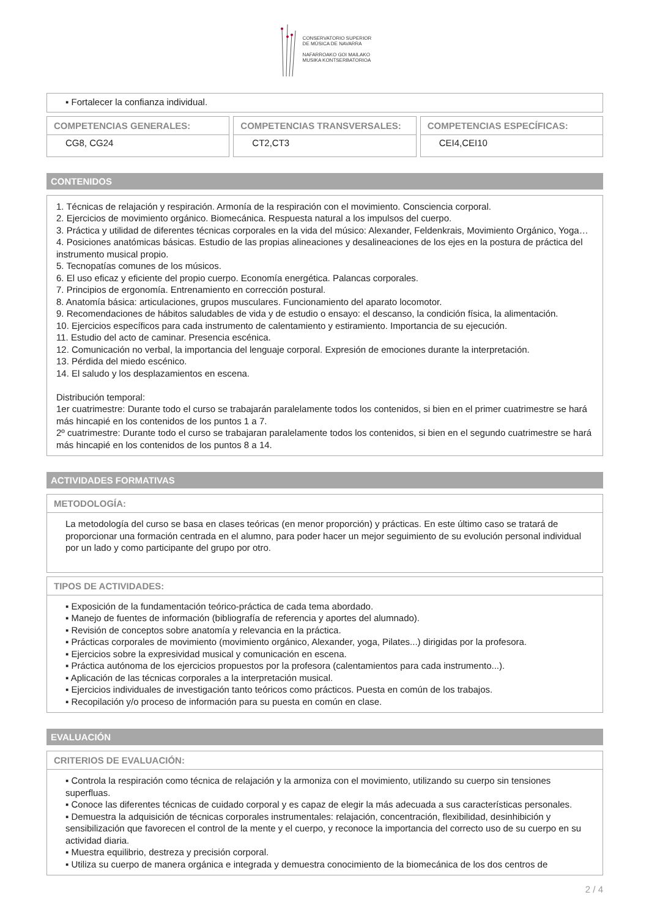CONSERVATORIO SUPERIOR
DE MÚSICA DE NAVARRA
NAFARROAKO GOI MAILAKO
MUSIKA KONTSERBATORIOA
▪ Fortalecer la confianza individual.
COMPETENCIAS GENERALES:
CG8, CG24
COMPETENCIAS TRANSVERSALES:
CT2,CT3
COMPETENCIAS ESPECÍFICAS:
CEI4,CEI10
CONTENIDOS
1. Técnicas de relajación y respiración. Armonía de la respiración con el movimiento. Consciencia corporal.
2. Ejercicios de movimiento orgánico. Biomecánica. Respuesta natural a los impulsos del cuerpo.
3. Práctica y utilidad de diferentes técnicas corporales en la vida del músico: Alexander, Feldenkrais, Movimiento Orgánico, Yoga…
4. Posiciones anatómicas básicas. Estudio de las propias alineaciones y desalineaciones de los ejes en la postura de práctica del instrumento musical propio.
5. Tecnopatías comunes de los músicos.
6. El uso eficaz y eficiente del propio cuerpo. Economía energética. Palancas corporales.
7. Principios de ergonomía. Entrenamiento en corrección postural.
8. Anatomía básica: articulaciones, grupos musculares. Funcionamiento del aparato locomotor.
9. Recomendaciones de hábitos saludables de vida y de estudio o ensayo: el descanso, la condición física, la alimentación.
10. Ejercicios específicos para cada instrumento de calentamiento y estiramiento. Importancia de su ejecución.
11. Estudio del acto de caminar. Presencia escénica.
12. Comunicación no verbal, la importancia del lenguaje corporal. Expresión de emociones durante la interpretación.
13. Pérdida del miedo escénico.
14. El saludo y los desplazamientos en escena.
Distribución temporal:
1er cuatrimestre: Durante todo el curso se trabajarán paralelamente todos los contenidos, si bien en el primer cuatrimestre se hará más hincapié en los contenidos de los puntos 1 a 7.
2º cuatrimestre: Durante todo el curso se trabajaran paralelamente todos los contenidos, si bien en el segundo cuatrimestre se hará más hincapié en los contenidos de los puntos 8 a 14.
ACTIVIDADES FORMATIVAS
METODOLOGÍA:
La metodología del curso se basa en clases teóricas (en menor proporción) y prácticas. En este último caso se tratará de proporcionar una formación centrada en el alumno, para poder hacer un mejor seguimiento de su evolución personal individual por un lado y como participante del grupo por otro.
TIPOS DE ACTIVIDADES:
▪ Exposición de la fundamentación teórico-práctica de cada tema abordado.
▪ Manejo de fuentes de información (bibliografía de referencia y aportes del alumnado).
▪ Revisión de conceptos sobre anatomía y relevancia en la práctica.
▪ Prácticas corporales de movimiento (movimiento orgánico, Alexander, yoga, Pilates...) dirigidas por la profesora.
▪ Ejercicios sobre la expresividad musical y comunicación en escena.
▪ Práctica autónoma de los ejercicios propuestos por la profesora (calentamientos para cada instrumento...).
▪ Aplicación de las técnicas corporales a la interpretación musical.
▪ Ejercicios individuales de investigación tanto teóricos como prácticos. Puesta en común de los trabajos.
▪ Recopilación y/o proceso de información para su puesta en común en clase.
EVALUACIÓN
CRITERIOS DE EVALUACIÓN:
▪ Controla la respiración como técnica de relajación y la armoniza con el movimiento, utilizando su cuerpo sin tensiones superfluas.
▪ Conoce las diferentes técnicas de cuidado corporal y es capaz de elegir la más adecuada a sus características personales.
▪ Demuestra la adquisición de técnicas corporales instrumentales: relajación, concentración, flexibilidad, desinhibición y sensibilización que favorecen el control de la mente y el cuerpo, y reconoce la importancia del correcto uso de su cuerpo en su actividad diaria.
▪ Muestra equilibrio, destreza y precisión corporal.
▪ Utiliza su cuerpo de manera orgánica e integrada y demuestra conocimiento de la biomecánica de los dos centros de
2 / 4